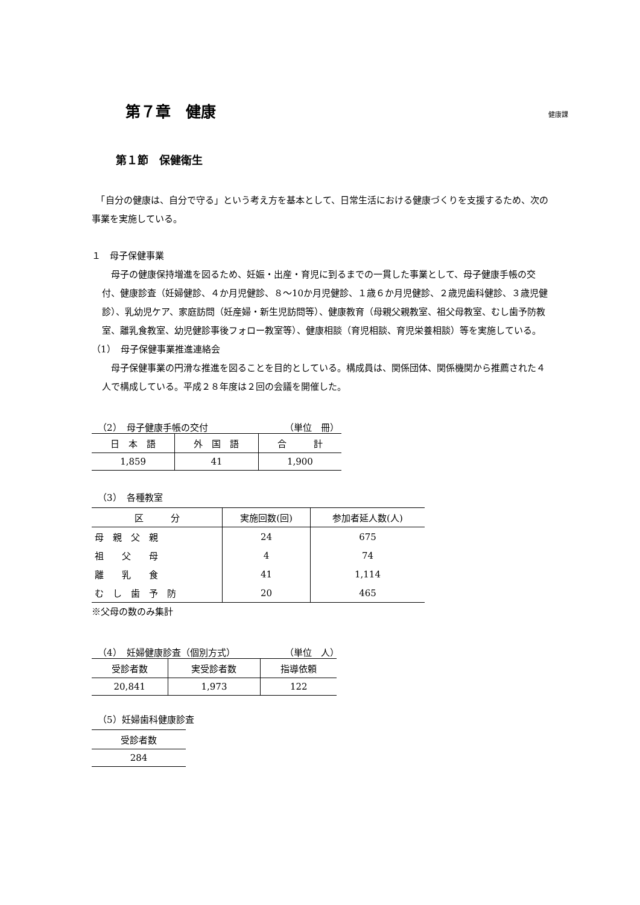第７章　健康 健康課
第１節　保健衛生
　「自分の健康は、自分で守る」という考え方を基本として、日常生活における健康づくりを支援するため、次の事業を実施している。
１　母子保健事業
　母子の健康保持増進を図るため、妊娠・出産・育児に到るまでの一貫した事業として、母子健康手帳の交付、健康診査（妊婦健診、４か月児健診、８～10か月児健診、１歳６か月児健診、２歳児歯科健診、３歳児健診）、乳幼児ケア、家庭訪問（妊産婦・新生児訪問等）、健康教育（母親父親教室、祖父母教室、むし歯予防教室、離乳食教室、幼児健診事後フォロー教室等）、健康相談（育児相談、育児栄養相談）等を実施している。
（1）　母子保健事業推進連絡会
　母子保健事業の円滑な推進を図ることを目的としている。構成員は、関係団体、関係機関から推薦された４人で構成している。平成２８年度は２回の会議を開催した。
（2）　母子健康手帳の交付 （単位　冊）
| 日 本 語 | 外 国 語 | 合 計 |
| --- | --- | --- |
| 1,859 | 41 | 1,900 |
（3）　各種教室
| 区 分 | 実施回数(回) | 参加者延人数(人) |
| --- | --- | --- |
| 母 親 父 親 | 24 | 675 |
| 祖 父 母 | 4 | 74 |
| 離 乳 食 | 41 | 1,114 |
| む し 歯 予 防 | 20 | 465 |
※父母の数のみ集計
（4）　妊婦健康診査（個別方式） （単位　人）
| 受診者数 | 実受診者数 | 指導依頼 |
| --- | --- | --- |
| 20,841 | 1,973 | 122 |
（5）妊婦歯科健康診査
| 受診者数 |
| --- |
| 284 |